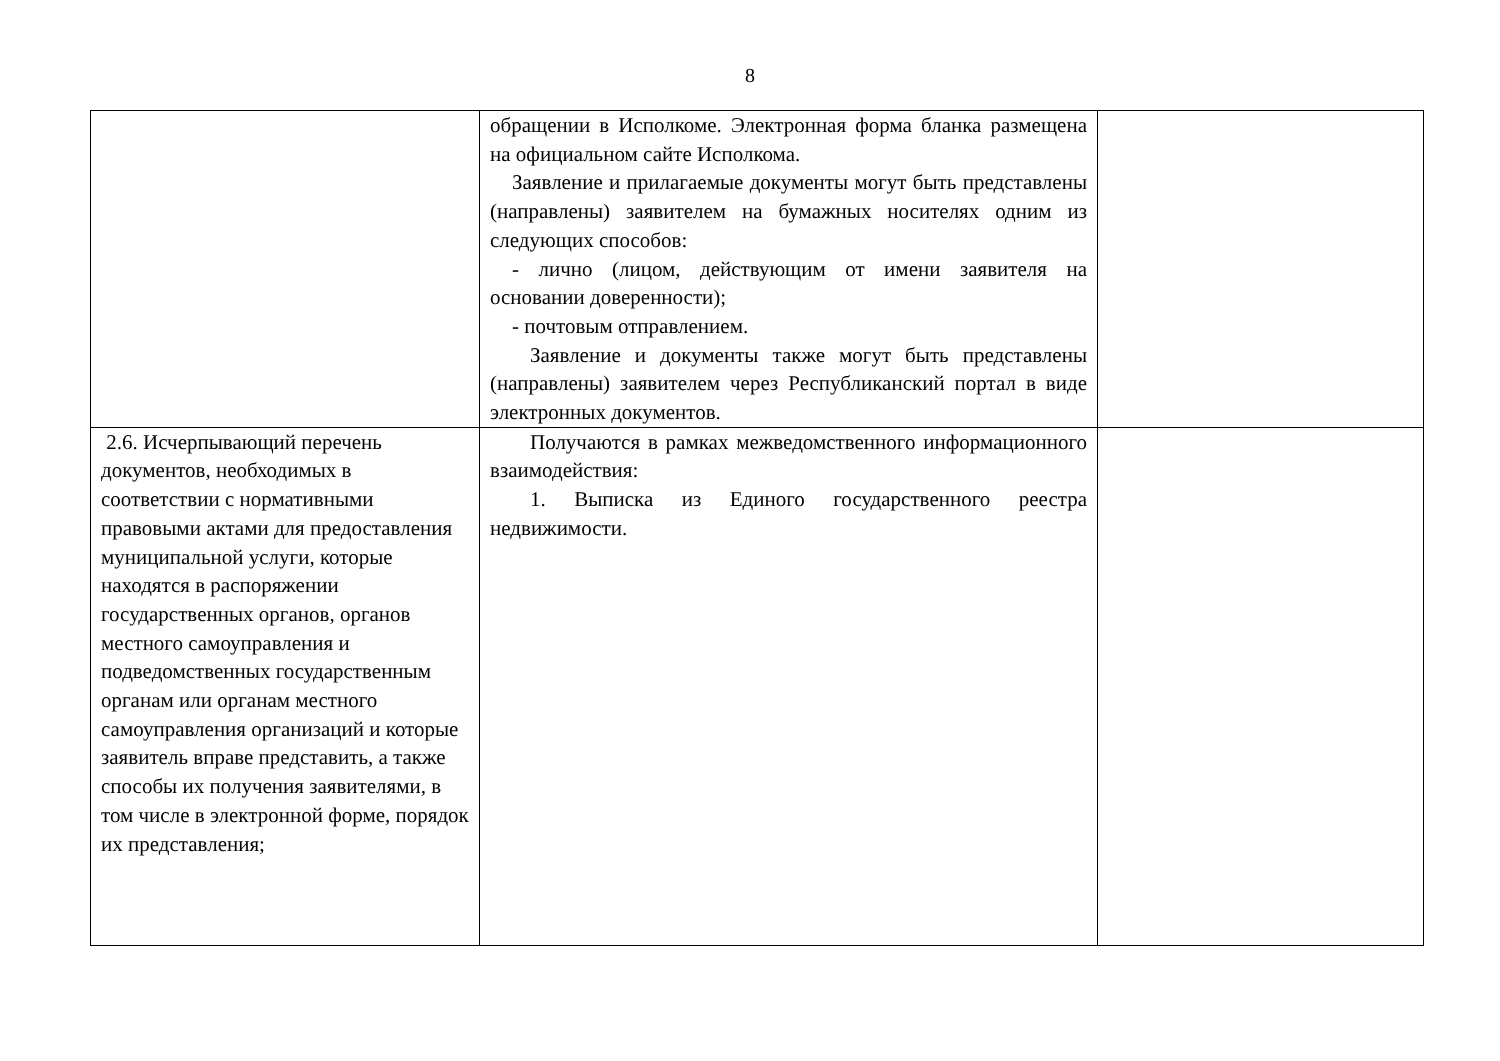8
| | обращении в Исполкоме. Электронная форма бланка размещена на официальном сайте Исполкома. Заявление и прилагаемые документы могут быть представлены (направлены) заявителем на бумажных носителях одним из следующих способов: - лично (лицом, действующим от имени заявителя на основании доверенности); - почтовым отправлением. Заявление и документы также могут быть представлены (направлены) заявителем через Республиканский портал в виде электронных документов. | |
| 2.6. Исчерпывающий перечень документов, необходимых в соответствии с нормативными правовыми актами для предоставления муниципальной услуги, которые находятся в распоряжении государственных органов, органов местного самоуправления и подведомственных государственным органам или органам местного самоуправления организаций и которые заявитель вправе представить, а также способы их получения заявителями, в том числе в электронной форме, порядок их представления; | Получаются в рамках межведомственного информационного взаимодействия: 1. Выписка из Единого государственного реестра недвижимости. | |